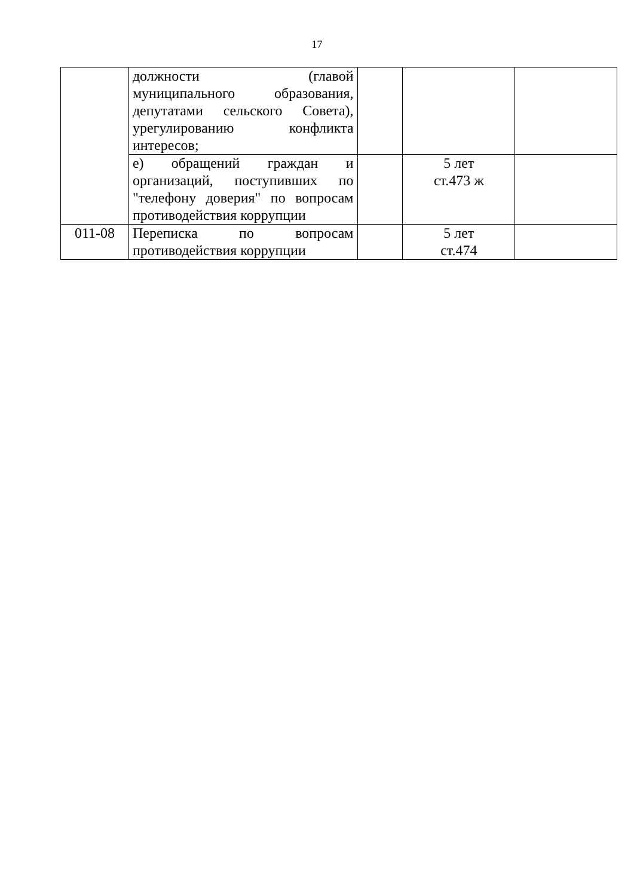17
| | должности (главой муниципального образования, депутатами сельского Совета), урегулированию конфликта интересов; | | | |
| | е) обращений граждан и организаций, поступивших по "телефону доверия" по вопросам противодействия коррупции | | 5 лет ст.473 ж | |
| 011-08 | Переписка по вопросам противодействия коррупции | | 5 лет ст.474 | |